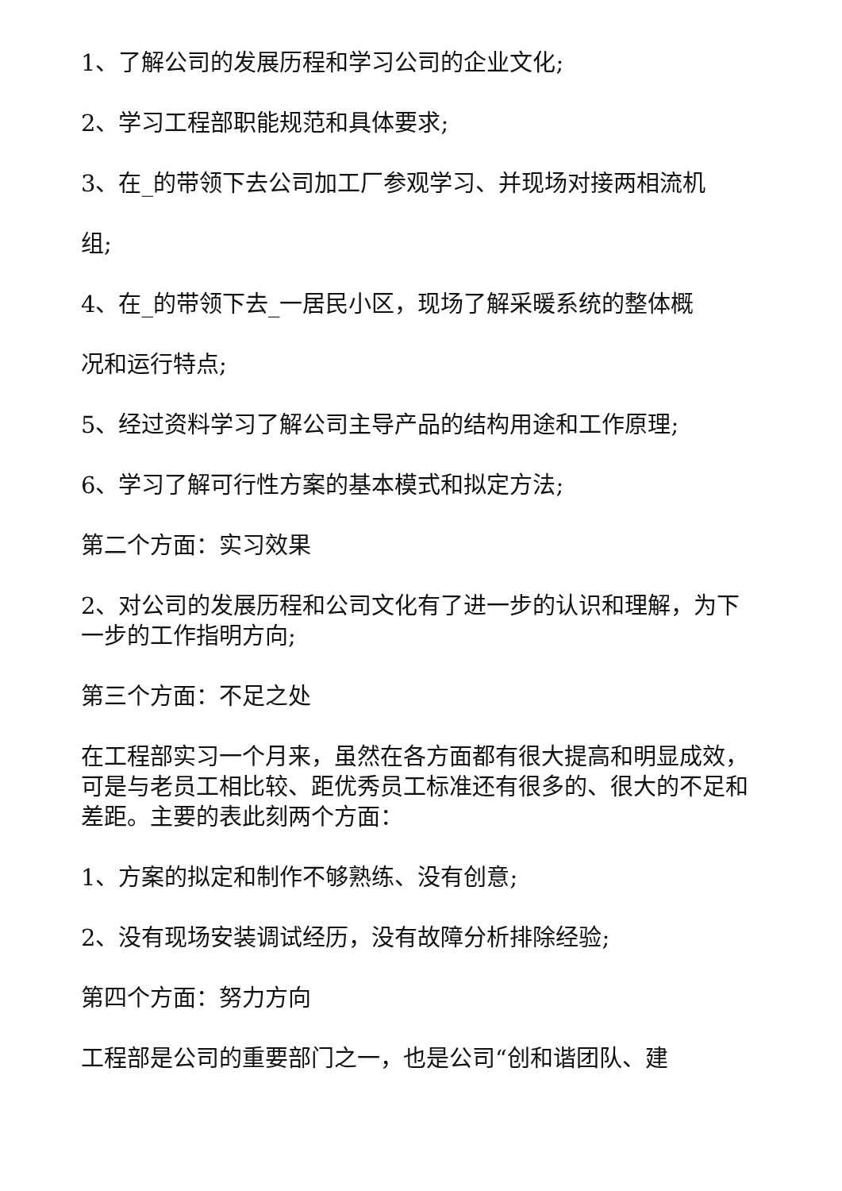1、了解公司的发展历程和学习公司的企业文化;
2、学习工程部职能规范和具体要求;
3、在_的带领下去公司加工厂参观学习、并现场对接两相流机
组;
4、在_的带领下去_一居民小区，现场了解采暖系统的整体概
况和运行特点;
5、经过资料学习了解公司主导产品的结构用途和工作原理;
6、学习了解可行性方案的基本模式和拟定方法;
第二个方面：实习效果
2、对公司的发展历程和公司文化有了进一步的认识和理解，为下一步的工作指明方向;
第三个方面：不足之处
在工程部实习一个月来，虽然在各方面都有很大提高和明显成效，可是与老员工相比较、距优秀员工标准还有很多的、很大的不足和差距。主要的表此刻两个方面：
1、方案的拟定和制作不够熟练、没有创意;
2、没有现场安装调试经历，没有故障分析排除经验;
第四个方面：努力方向
工程部是公司的重要部门之一，也是公司“创和谐团队、建